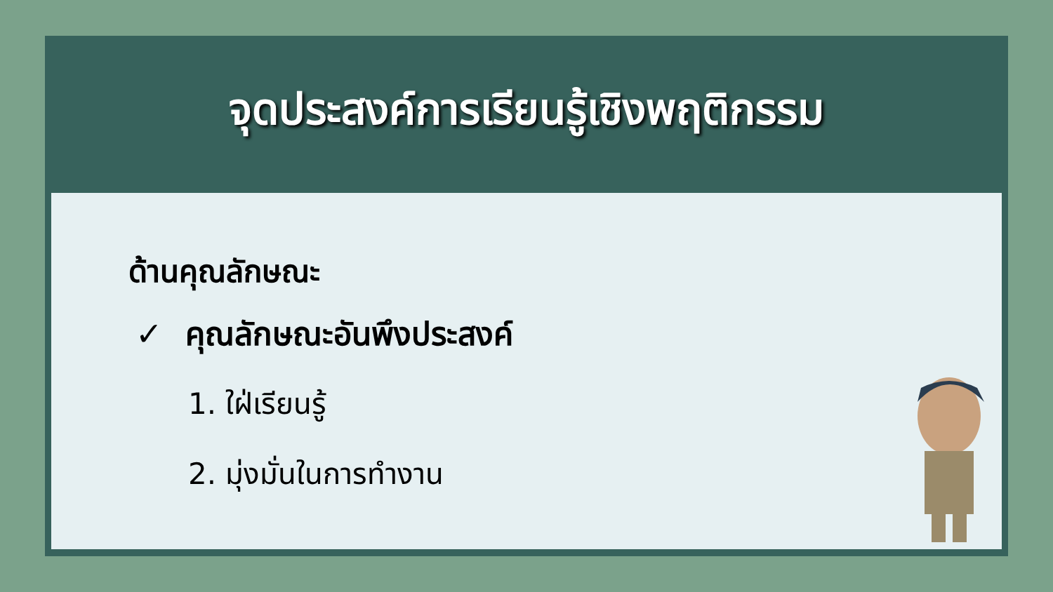จุดประสงค์การเรียนรู้เชิงพฤติกรรม
ด้านคุณลักษณะ
✓ คุณลักษณะอันพึงประสงค์
1. ใฝ่เรียนรู้
2. มุ่งมั่นในการทำงาน